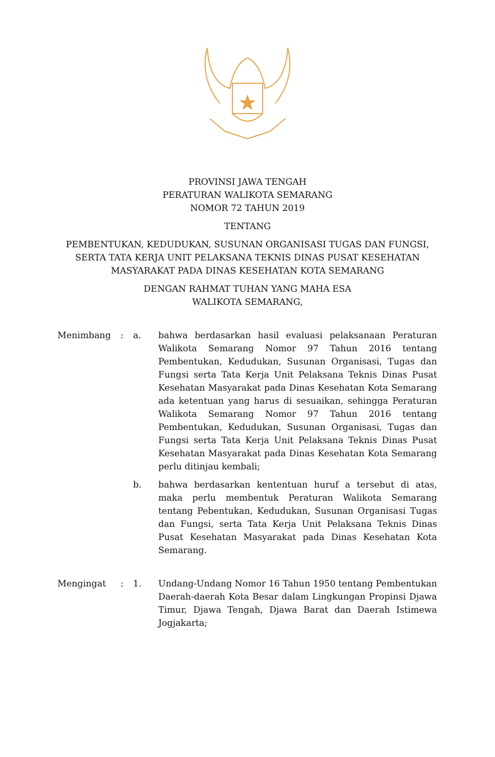PROVINSI JAWA TENGAH
PERATURAN WALIKOTA SEMARANG
NOMOR 72 TAHUN 2019
TENTANG
PEMBENTUKAN, KEDUDUKAN, SUSUNAN ORGANISASI TUGAS DAN FUNGSI,
SERTA TATA KERJA UNIT PELAKSANA TEKNIS DINAS PUSAT KESEHATAN
MASYARAKAT PADA DINAS KESEHATAN KOTA SEMARANG
DENGAN RAHMAT TUHAN YANG MAHA ESA
WALIKOTA SEMARANG,
| Menimbang | : | a. | bahwa berdasarkan hasil evaluasi pelaksanaan Peraturan Walikota Semarang Nomor 97 Tahun 2016 tentang Pembentukan, Kedudukan, Susunan Organisasi, Tugas dan Fungsi serta Tata Kerja Unit Pelaksana Teknis Dinas Pusat Kesehatan Masyarakat pada Dinas Kesehatan Kota Semarang ada ketentuan yang harus di sesuaikan, sehingga Peraturan Walikota Semarang Nomor 97 Tahun 2016 tentang Pembentukan, Kedudukan, Susunan Organisasi, Tugas dan Fungsi serta Tata Kerja Unit Pelaksana Teknis Dinas Pusat Kesehatan Masyarakat pada Dinas Kesehatan Kota Semarang perlu ditinjau kembali; |
| | | b. | bahwa berdasarkan kententuan huruf a tersebut di atas, maka perlu membentuk Peraturan Walikota Semarang tentang Pebentukan, Kedudukan, Susunan Organisasi Tugas dan Fungsi, serta Tata Kerja Unit Pelaksana Teknis Dinas Pusat Kesehatan Masyarakat pada Dinas Kesehatan Kota Semarang. |
| Mengingat | : | 1. | Undang-Undang Nomor 16 Tahun 1950 tentang Pembentukan Daerah-daerah Kota Besar dalam Lingkungan Propinsi Djawa Timur, Djawa Tengah, Djawa Barat dan Daerah Istimewa Jogjakarta; |